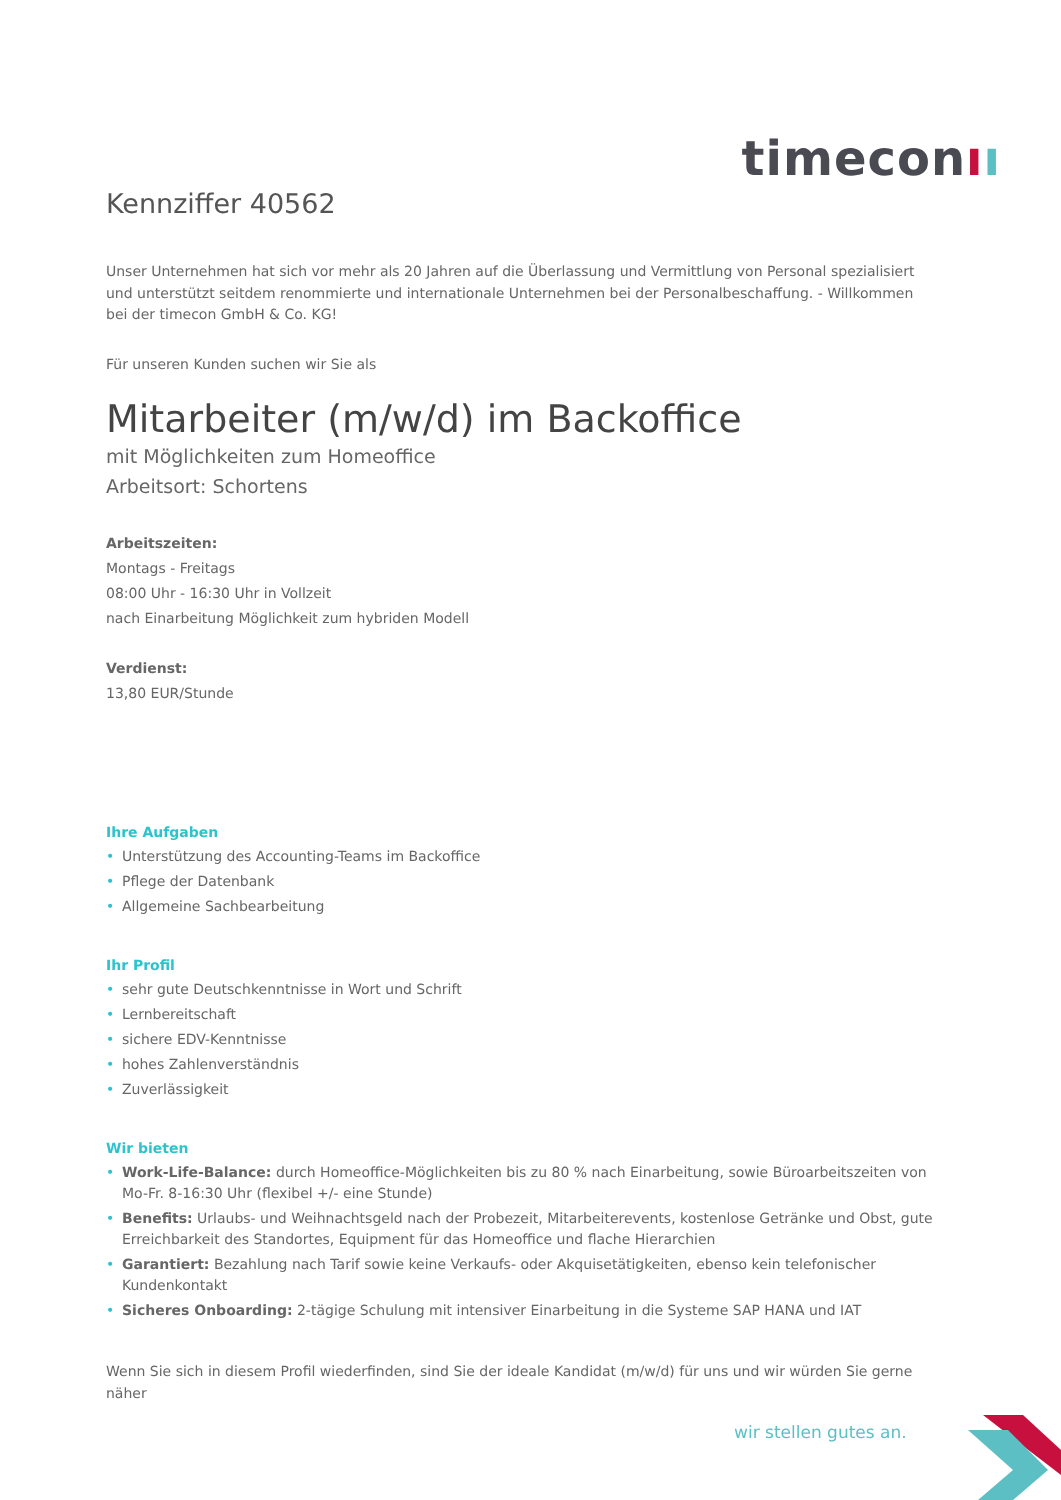timeconıı
Kennziffer 40562
Unser Unternehmen hat sich vor mehr als 20 Jahren auf die Überlassung und Vermittlung von Personal spezialisiert und unterstützt seitdem renommierte und internationale Unternehmen bei der Personalbeschaffung. - Willkommen bei der timecon GmbH & Co. KG!
Für unseren Kunden suchen wir Sie als
Mitarbeiter (m/w/d) im Backoffice
mit Möglichkeiten zum Homeoffice
Arbeitsort: Schortens
Arbeitszeiten:
Montags - Freitags
08:00 Uhr - 16:30 Uhr in Vollzeit
nach Einarbeitung Möglichkeit zum hybriden Modell
Verdienst:
13,80 EUR/Stunde
Ihre Aufgaben
• Unterstützung des Accounting-Teams im Backoffice
• Pflege der Datenbank
• Allgemeine Sachbearbeitung
Ihr Profil
• sehr gute Deutschkenntnisse in Wort und Schrift
• Lernbereitschaft
• sichere EDV-Kenntnisse
• hohes Zahlenverständnis
• Zuverlässigkeit
Wir bieten
• Work-Life-Balance: durch Homeoffice-Möglichkeiten bis zu 80 % nach Einarbeitung, sowie Büroarbeitszeiten von Mo-Fr. 8-16:30 Uhr (flexibel +/- eine Stunde)
• Benefits: Urlaubs- und Weihnachtsgeld nach der Probezeit, Mitarbeiterevents, kostenlose Getränke und Obst, gute Erreichbarkeit des Standortes, Equipment für das Homeoffice und flache Hierarchien
• Garantiert: Bezahlung nach Tarif sowie keine Verkaufs- oder Akquisetätigkeiten, ebenso kein telefonischer Kundenkontakt
• Sicheres Onboarding: 2-tägige Schulung mit intensiver Einarbeitung in die Systeme SAP HANA und IAT
Wenn Sie sich in diesem Profil wiederfinden, sind Sie der ideale Kandidat (m/w/d) für uns und wir würden Sie gerne näher
wir stellen gutes an.